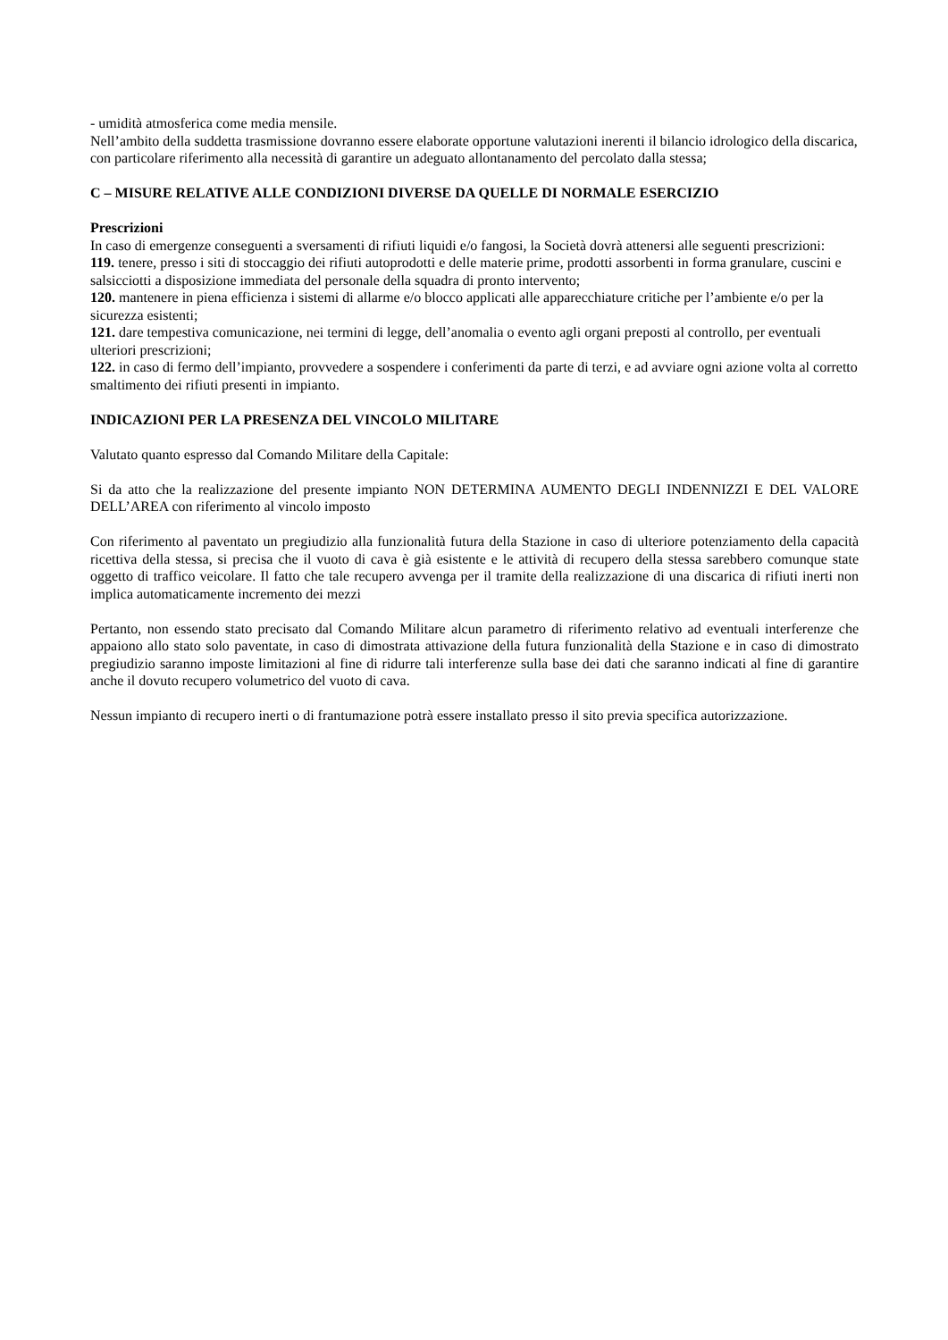- umidità atmosferica come media mensile.
Nell’ambito della suddetta trasmissione dovranno essere elaborate opportune valutazioni inerenti il bilancio idrologico della discarica, con particolare riferimento alla necessità di garantire un adeguato allontanamento del percolato dalla stessa;
C – MISURE RELATIVE ALLE CONDIZIONI DIVERSE DA QUELLE DI NORMALE ESERCIZIO
Prescrizioni
In caso di emergenze conseguenti a sversamenti di rifiuti liquidi e/o fangosi, la Società dovrà attenersi alle seguenti prescrizioni:
119. tenere, presso i siti di stoccaggio dei rifiuti autoprodotti e delle materie prime, prodotti assorbenti in forma granulare, cuscini e salsicciotti a disposizione immediata del personale della squadra di pronto intervento;
120. mantenere in piena efficienza i sistemi di allarme e/o blocco applicati alle apparecchiature critiche per l’ambiente e/o per la sicurezza esistenti;
121. dare tempestiva comunicazione, nei termini di legge, dell’anomalia o evento agli organi preposti al controllo, per eventuali ulteriori prescrizioni;
122. in caso di fermo dell’impianto, provvedere a sospendere i conferimenti da parte di terzi, e ad avviare ogni azione volta al corretto smaltimento dei rifiuti presenti in impianto.
INDICAZIONI PER LA PRESENZA DEL VINCOLO MILITARE
Valutato quanto espresso dal Comando Militare della Capitale:
Si da atto che la realizzazione del presente impianto NON DETERMINA AUMENTO DEGLI INDENNIZZI E DEL VALORE DELL’AREA con riferimento al vincolo imposto
Con riferimento al paventato un pregiudizio alla funzionalità futura della Stazione in caso di ulteriore potenziamento della capacità ricettiva della stessa, si precisa che il vuoto di cava è già esistente e le attività di recupero della stessa sarebbero comunque state oggetto di traffico veicolare. Il fatto che tale recupero avvenga per il tramite della realizzazione di una discarica di rifiuti inerti non implica automaticamente incremento dei mezzi
Pertanto, non essendo stato precisato dal Comando Militare alcun parametro di riferimento relativo ad eventuali interferenze che appaiono allo stato solo paventate, in caso di dimostrata attivazione della futura funzionalità della Stazione e in caso di dimostrato pregiudizio saranno imposte limitazioni al fine di ridurre tali interferenze sulla base dei dati che saranno indicati al fine di garantire anche il dovuto recupero volumetrico del vuoto di cava.
Nessun impianto di recupero inerti o di frantumazione potrà essere installato presso il sito previa specifica autorizzazione.